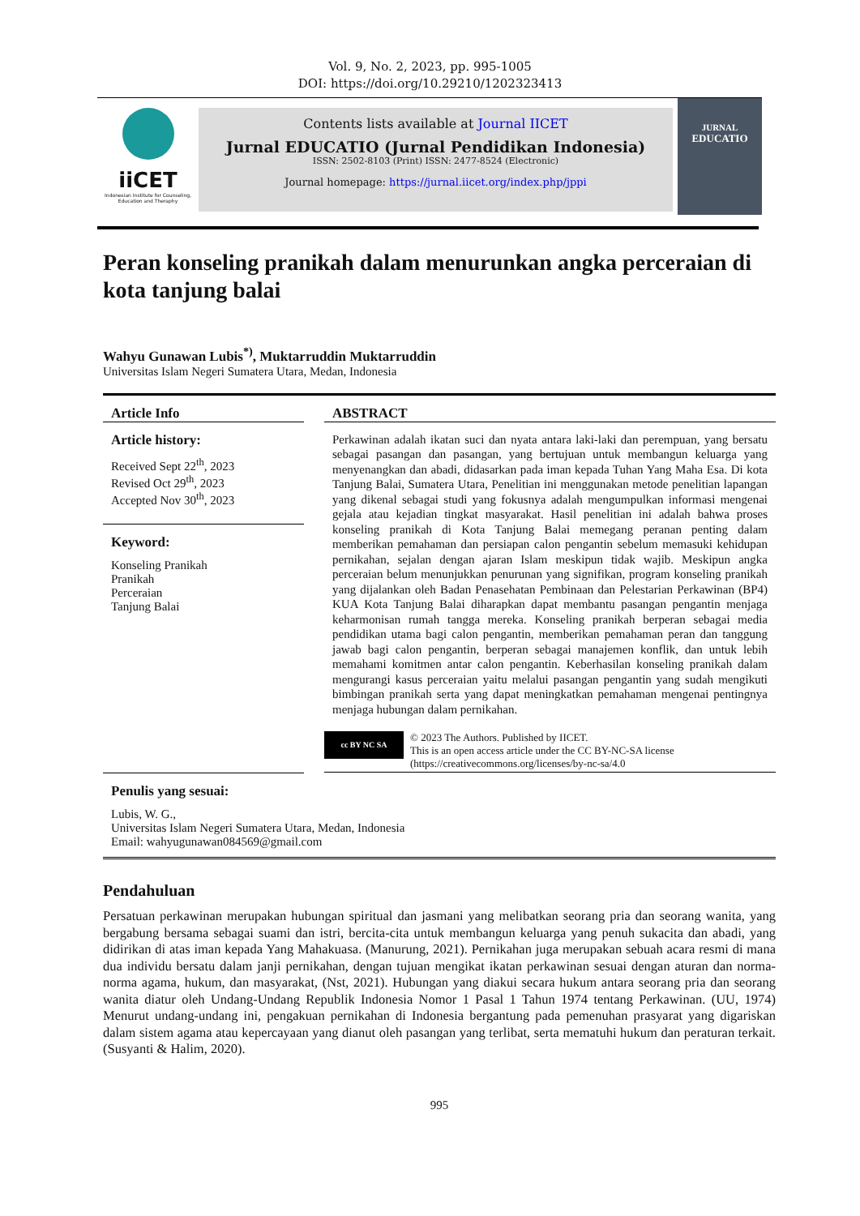Vol. 9, No. 2, 2023, pp. 995-1005
DOI: https://doi.org/10.29210/1202323413
iiCET
Indonesian Institute for Counseling, Education and Theraphy
Contents lists available at Journal IICET
Jurnal EDUCATIO (Jurnal Pendidikan Indonesia)
ISSN: 2502-8103 (Print) ISSN: 2477-8524 (Electronic)
Journal homepage: https://jurnal.iicet.org/index.php/jppi
JURNAL
EDUCATIO
Peran konseling pranikah dalam menurunkan angka perceraian di kota tanjung balai
Wahyu Gunawan Lubis<sup>*)</sup>, Muktarruddin Muktarruddin
Universitas Islam Negeri Sumatera Utara, Medan, Indonesia
Article Info
Article history:
Received Sept 22<sup>th</sup>, 2023
Revised Oct 29<sup>th</sup>, 2023
Accepted Nov 30<sup>th</sup>, 2023
Keyword:
Konseling Pranikah
Pranikah
Perceraian
Tanjung Balai
ABSTRACT
Perkawinan adalah ikatan suci dan nyata antara laki-laki dan perempuan, yang bersatu sebagai pasangan dan pasangan, yang bertujuan untuk membangun keluarga yang menyenangkan dan abadi, didasarkan pada iman kepada Tuhan Yang Maha Esa. Di kota Tanjung Balai, Sumatera Utara, Penelitian ini menggunakan metode penelitian lapangan yang dikenal sebagai studi yang fokusnya adalah mengumpulkan informasi mengenai gejala atau kejadian tingkat masyarakat. Hasil penelitian ini adalah bahwa proses konseling pranikah di Kota Tanjung Balai memegang peranan penting dalam memberikan pemahaman dan persiapan calon pengantin sebelum memasuki kehidupan pernikahan, sejalan dengan ajaran Islam meskipun tidak wajib. Meskipun angka perceraian belum menunjukkan penurunan yang signifikan, program konseling pranikah yang dijalankan oleh Badan Penasehatan Pembinaan dan Pelestarian Perkawinan (BP4) KUA Kota Tanjung Balai diharapkan dapat membantu pasangan pengantin menjaga keharmonisan rumah tangga mereka. Konseling pranikah berperan sebagai media pendidikan utama bagi calon pengantin, memberikan pemahaman peran dan tanggung jawab bagi calon pengantin, berperan sebagai manajemen konflik, dan untuk lebih memahami komitmen antar calon pengantin. Keberhasilan konseling pranikah dalam mengurangi kasus perceraian yaitu melalui pasangan pengantin yang sudah mengikuti bimbingan pranikah serta yang dapat meningkatkan pemahaman mengenai pentingnya menjaga hubungan dalam pernikahan.
cc BY NC SA
© 2023 The Authors. Published by IICET.
This is an open access article under the CC BY-NC-SA license
(https://creativecommons.org/licenses/by-nc-sa/4.0
Penulis yang sesuai:
Lubis, W. G.,
Universitas Islam Negeri Sumatera Utara, Medan, Indonesia
Email: wahyugunawan084569@gmail.com
Pendahuluan
Persatuan perkawinan merupakan hubungan spiritual dan jasmani yang melibatkan seorang pria dan seorang wanita, yang bergabung bersama sebagai suami dan istri, bercita-cita untuk membangun keluarga yang penuh sukacita dan abadi, yang didirikan di atas iman kepada Yang Mahakuasa. (Manurung, 2021). Pernikahan juga merupakan sebuah acara resmi di mana dua individu bersatu dalam janji pernikahan, dengan tujuan mengikat ikatan perkawinan sesuai dengan aturan dan norma-norma agama, hukum, dan masyarakat, (Nst, 2021). Hubungan yang diakui secara hukum antara seorang pria dan seorang wanita diatur oleh Undang-Undang Republik Indonesia Nomor 1 Pasal 1 Tahun 1974 tentang Perkawinan. (UU, 1974) Menurut undang-undang ini, pengakuan pernikahan di Indonesia bergantung pada pemenuhan prasyarat yang digariskan dalam sistem agama atau kepercayaan yang dianut oleh pasangan yang terlibat, serta mematuhi hukum dan peraturan terkait. (Susyanti & Halim, 2020).
995